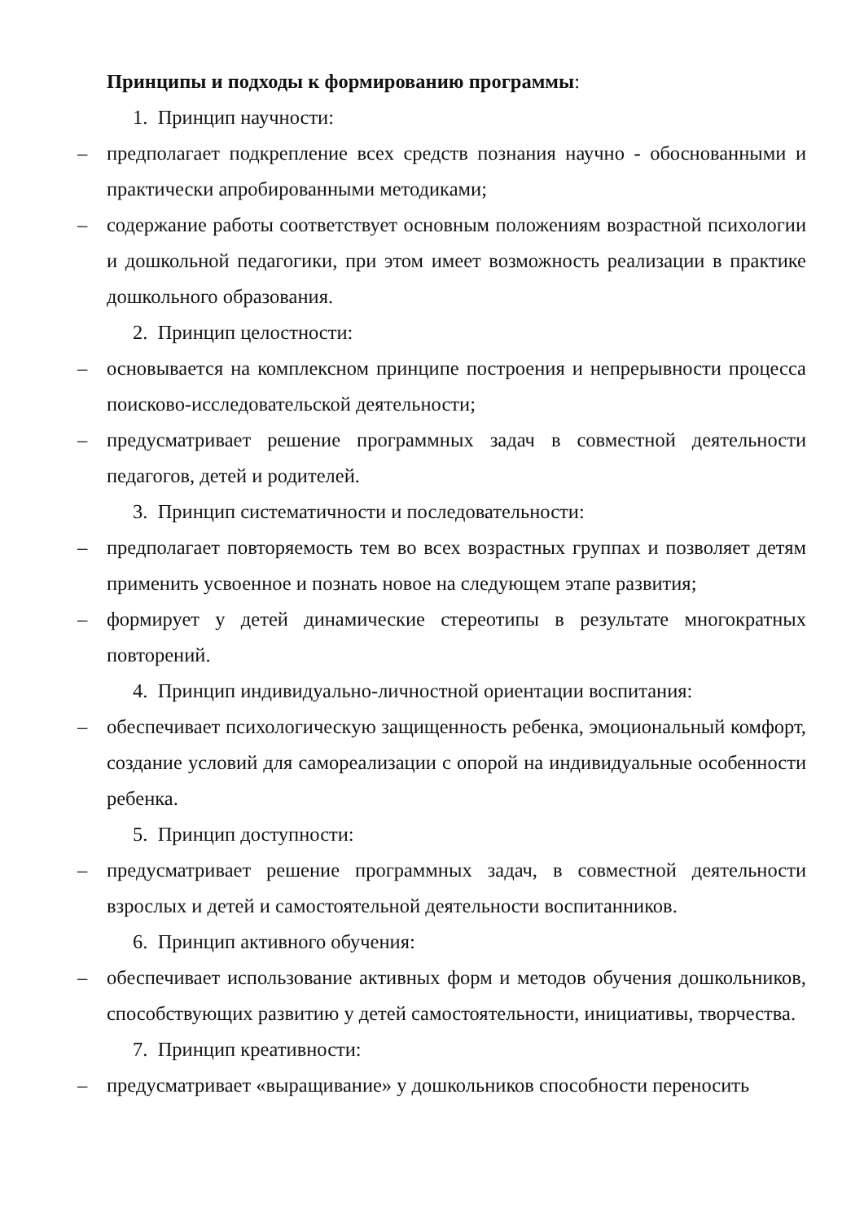Принципы и подходы к формированию программы:
1. Принцип научности:
– предполагает подкрепление всех средств познания научно - обоснованными и практически апробированными методиками;
– содержание работы соответствует основным положениям возрастной психологии и дошкольной педагогики, при этом имеет возможность реализации в практике дошкольного образования.
2. Принцип целостности:
– основывается на комплексном принципе построения и непрерывности процесса поисково-исследовательской деятельности;
– предусматривает решение программных задач в совместной деятельности педагогов, детей и родителей.
3. Принцип систематичности и последовательности:
– предполагает повторяемость тем во всех возрастных группах и позволяет детям применить усвоенное и познать новое на следующем этапе развития;
– формирует у детей динамические стереотипы в результате многократных повторений.
4. Принцип индивидуально-личностной ориентации воспитания:
– обеспечивает психологическую защищенность ребенка, эмоциональный комфорт, создание условий для самореализации с опорой на индивидуальные особенности ребенка.
5. Принцип доступности:
– предусматривает решение программных задач, в совместной деятельности взрослых и детей и самостоятельной деятельности воспитанников.
6. Принцип активного обучения:
– обеспечивает использование активных форм и методов обучения дошкольников, способствующих развитию у детей самостоятельности, инициативы, творчества.
7. Принцип креативности:
– предусматривает «выращивание» у дошкольников способности переносить